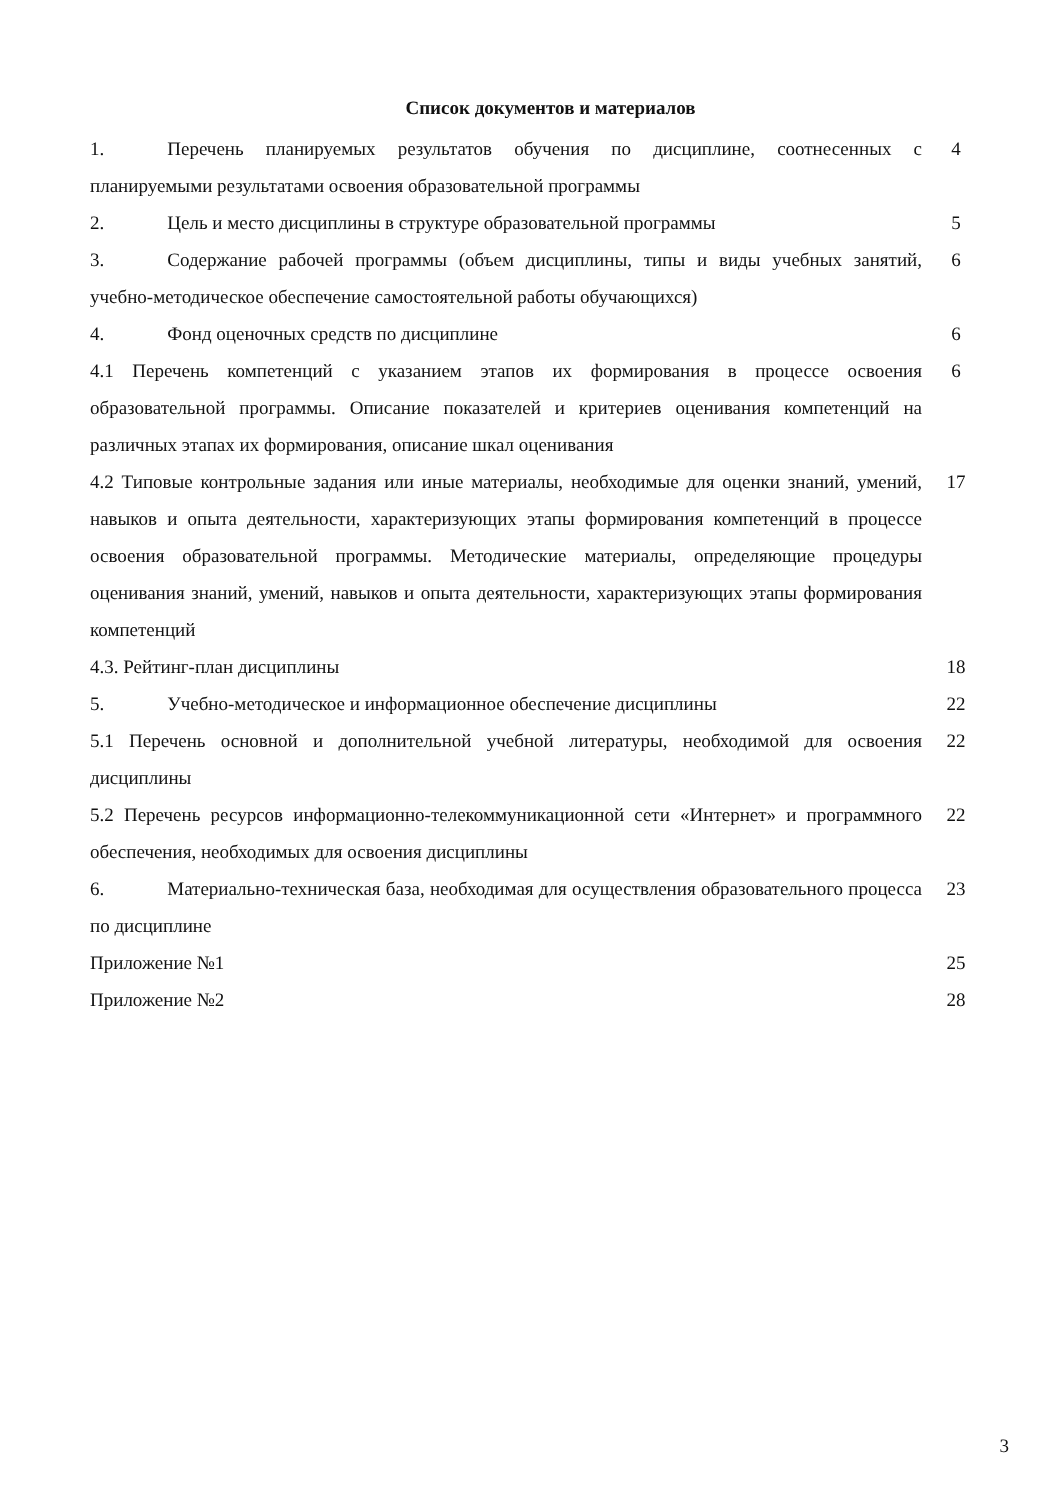Список документов и материалов
| 1. Перечень планируемых результатов обучения по дисциплине, соотнесенных с планируемыми результатами освоения образовательной программы | 4 |
| 2. Цель и место дисциплины в структуре образовательной программы | 5 |
| 3. Содержание рабочей программы (объем дисциплины, типы и виды учебных занятий, учебно-методическое обеспечение самостоятельной работы обучающихся) | 6 |
| 4. Фонд оценочных средств по дисциплине | 6 |
| 4.1 Перечень компетенций с указанием этапов их формирования в процессе освоения образовательной программы. Описание показателей и критериев оценивания компетенций на различных этапах их формирования, описание шкал оценивания | 6 |
| 4.2 Типовые контрольные задания или иные материалы, необходимые для оценки знаний, умений, навыков и опыта деятельности, характеризующих этапы формирования компетенций в процессе освоения образовательной программы. Методические материалы, определяющие процедуры оценивания знаний, умений, навыков и опыта деятельности, характеризующих этапы формирования компетенций | 17 |
| 4.3. Рейтинг-план дисциплины | 18 |
| 5. Учебно-методическое и информационное обеспечение дисциплины | 22 |
| 5.1 Перечень основной и дополнительной учебной литературы, необходимой для освоения дисциплины | 22 |
| 5.2 Перечень ресурсов информационно-телекоммуникационной сети «Интернет» и программного обеспечения, необходимых для освоения дисциплины | 22 |
| 6. Материально-техническая база, необходимая для осуществления образовательного процесса по дисциплине | 23 |
| Приложение №1 | 25 |
| Приложение №2 | 28 |
3